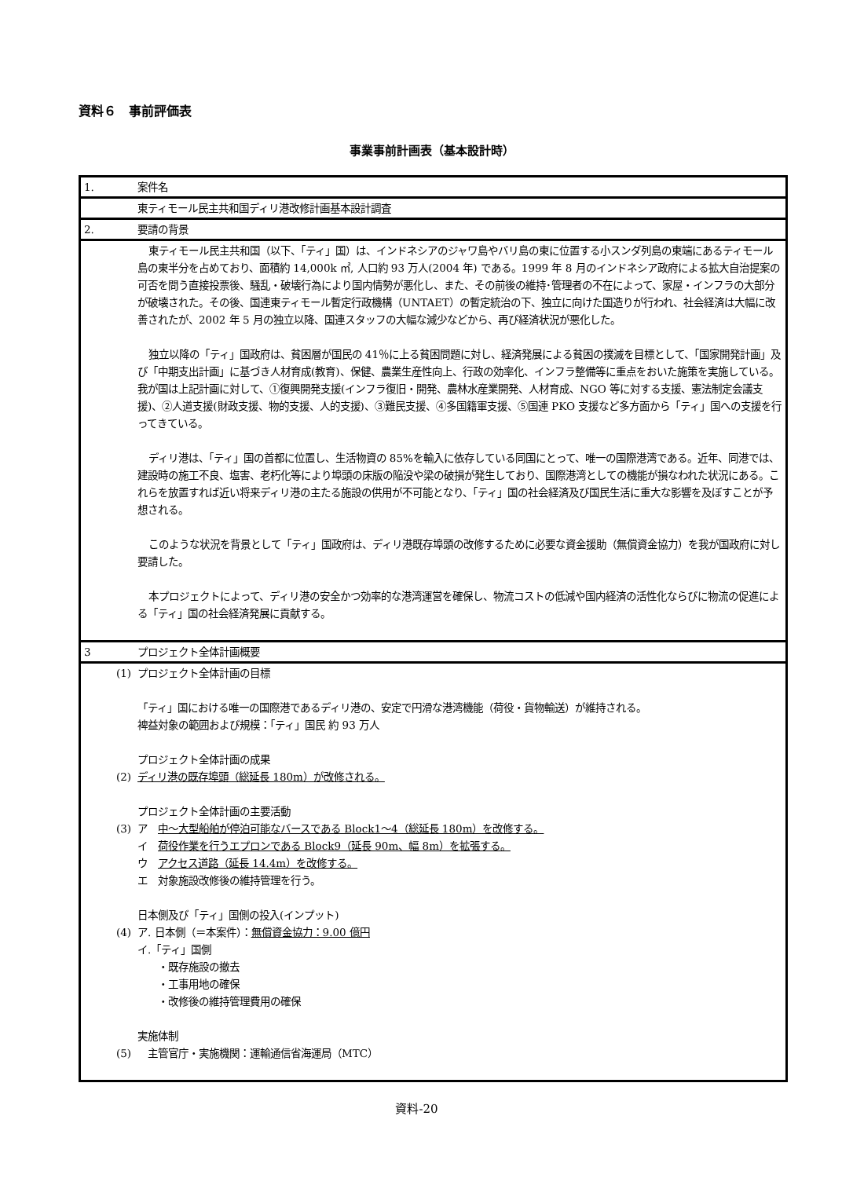資料６　事前評価表
事業事前計画表（基本設計時）
| 1. | 案件名 |
| | 東ティモール民主共和国ディリ港改修計画基本設計調査 |
| 2. | 要請の背景 |
| | 東ティモール民主共和国（以下、「ティ」国）は、インドネシアのジャワ島やバリ島の東に位置する小スンダ列島の東端にあるティモール島の東半分を占めており、面積約 14,000k ㎡, 人口約 93 万人(2004 年) である。1999 年 8 月のインドネシア政府による拡大自治提案の可否を問う直接投票後、騒乱・破壊行為により国内情勢が悪化し、また、その前後の維持･管理者の不在によって、家屋・インフラの大部分が破壊された。その後、国連東ティモール暫定行政機構（UNTAET）の暫定統治の下、独立に向けた国造りが行われ、社会経済は大幅に改善されたが、2002 年 5 月の独立以降、国連スタッフの大幅な減少などから、再び経済状況が悪化した。 独立以降の「ティ」国政府は、貧困層が国民の 41％に上る貧困問題に対し、経済発展による貧困の撲滅を目標として、「国家開発計画」及び「中期支出計画」に基づき人材育成(教育)、保健、農業生産性向上、行政の効率化、インフラ整備等に重点をおいた施策を実施している。我が国は上記計画に対して、①復興開発支援(インフラ復旧・開発、農林水産業開発、人材育成、NGO 等に対する支援、憲法制定会議支援)、②人道支援(財政支援、物的支援、人的支援)、③難民支援、④多国籍軍支援、⑤国連 PKO 支援など多方面から「ティ」国への支援を行ってきている。 ディリ港は、「ティ」国の首都に位置し、生活物資の 85%を輸入に依存している同国にとって、唯一の国際港湾である。近年、同港では、建設時の施工不良、塩害、老朽化等により埠頭の床版の陥没や梁の破損が発生しており、国際港湾としての機能が損なわれた状況にある。これらを放置すれば近い将来ディリ港の主たる施設の供用が不可能となり、「ティ」国の社会経済及び国民生活に重大な影響を及ぼすことが予想される。 このような状況を背景として「ティ」国政府は、ディリ港既存埠頭の改修するために必要な資金援助（無償資金協力）を我が国政府に対し要請した。 本プロジェクトによって、ディリ港の安全かつ効率的な港湾運営を確保し、物流コストの低減や国内経済の活性化ならびに物流の促進による「ティ」国の社会経済発展に貢献する。 |
| 3 | プロジェクト全体計画概要 |
| (1) (2) (3) (4) (5) | プロジェクト全体計画の目標 「ティ」国における唯一の国際港であるディリ港の、安定で円滑な港湾機能（荷役・貨物輸送）が維持される。 裨益対象の範囲および規模：「ティ」国民 約 93 万人 プロジェクト全体計画の成果 ディリ港の既存埠頭（総延長 180m）が改修される。 プロジェクト全体計画の主要活動 ア 中～大型船舶が停泊可能なバースである Block1～4（総延長 180m）を改修する。 イ 荷役作業を行うエプロンである Block9（延長 90m、幅 8m）を拡張する。 ウ アクセス道路（延長 14.4m）を改修する。 エ 対象施設改修後の維持管理を行う。 日本側及び「ティ」国側の投入(インプット) ア. 日本側（＝本案件）： 無償資金協力：9.00 億円 イ.「ティ」国側 ・既存施設の撤去 ・工事用地の確保 ・改修後の維持管理費用の確保 実施体制 主管官庁・実施機関：運輸通信省海運局（MTC） |
資料-20